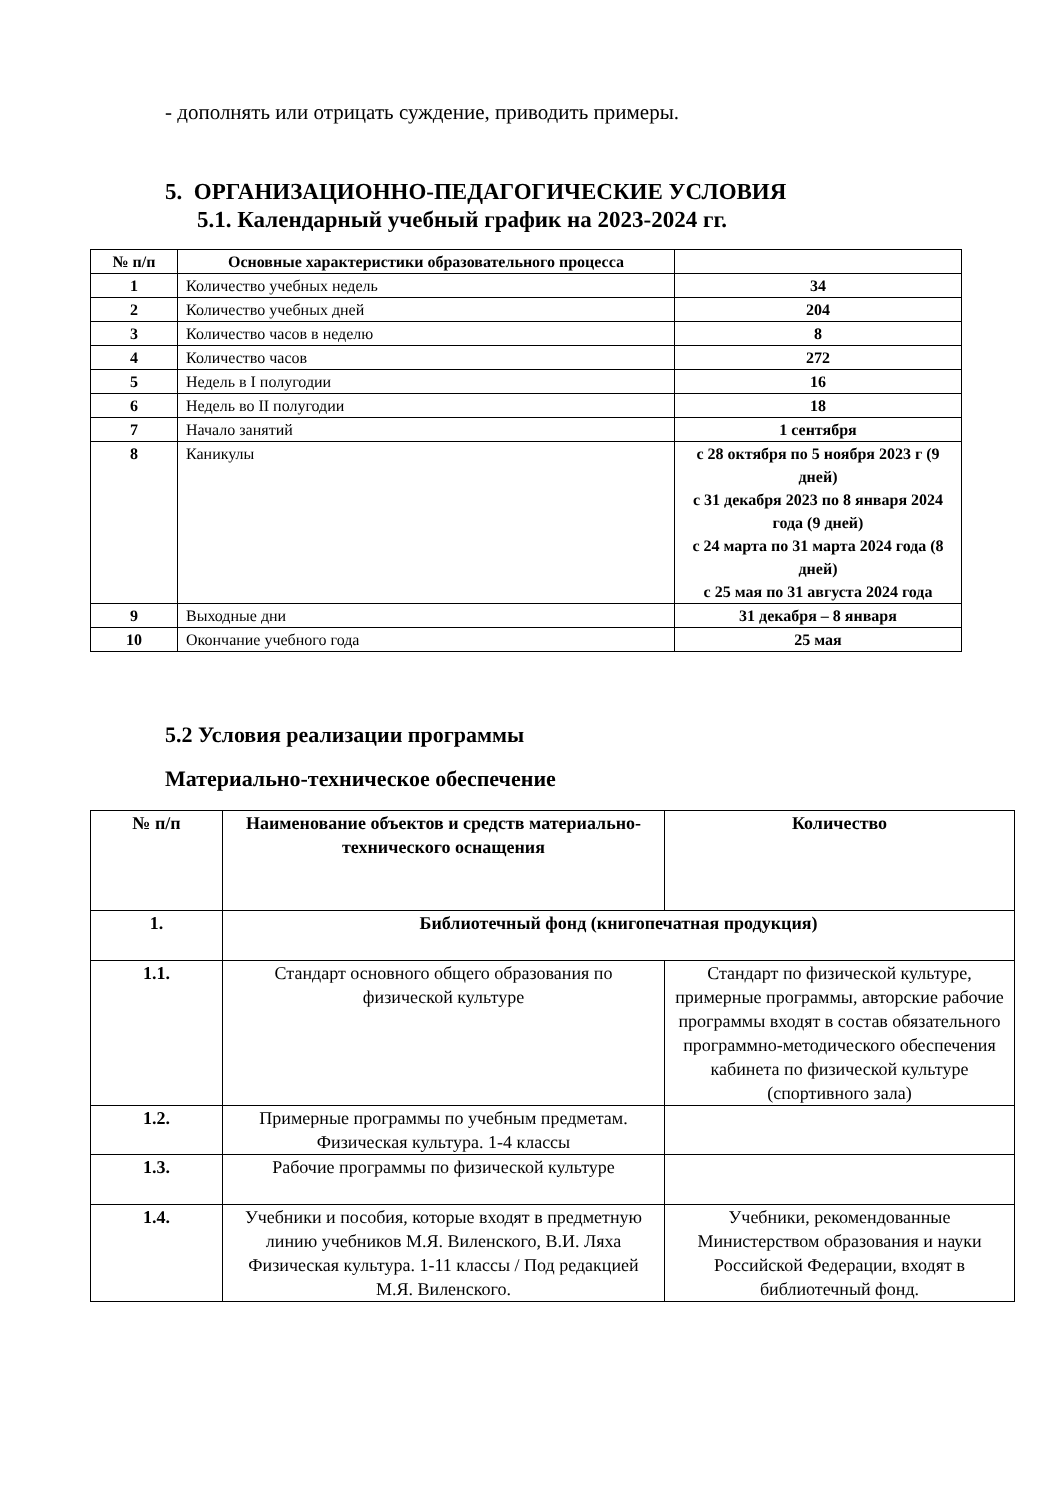- дополнять или отрицать суждение, приводить примеры.
5. ОРГАНИЗАЦИОННО-ПЕДАГОГИЧЕСКИЕ УСЛОВИЯ
5.1. Календарный учебный график на 2023-2024 гг.
| № п/п | Основные характеристики образовательного процесса | |
| --- | --- | --- |
| 1 | Количество учебных недель | 34 |
| 2 | Количество учебных дней | 204 |
| 3 | Количество часов в неделю | 8 |
| 4 | Количество часов | 272 |
| 5 | Недель в I полугодии | 16 |
| 6 | Недель во II полугодии | 18 |
| 7 | Начало занятий | 1 сентября |
| 8 | Каникулы | с 28 октября по 5 ноября 2023 г (9 дней) с 31 декабря 2023 по 8 января 2024 года (9 дней) с 24 марта по 31 марта 2024 года (8 дней) с 25 мая по 31 августа 2024 года |
| 9 | Выходные дни | 31 декабря – 8 января |
| 10 | Окончание учебного года | 25 мая |
5.2 Условия реализации программы
Материально-техническое обеспечение
| № п/п | Наименование объектов и средств материально-технического оснащения | Количество |
| 1. | Библиотечный фонд (книгопечатная продукция) | |
| 1.1. | Стандарт основного общего образования по физической культуре | Стандарт по физической культуре, примерные программы, авторские рабочие программы входят в состав обязательного программно-методического обеспечения кабинета по физической культуре (спортивного зала) |
| 1.2. | Примерные программы по учебным предметам. Физическая культура. 1-4 классы | |
| 1.3. | Рабочие программы по физической культуре | |
| 1.4. | Учебники и пособия, которые входят в предметную линию учебников М.Я. Виленского, В.И. Ляха Физическая культура. 1-11 классы / Под редакцией М.Я. Виленского. | Учебники, рекомендованные Министерством образования и науки Российской Федерации, входят в библиотечный фонд. |